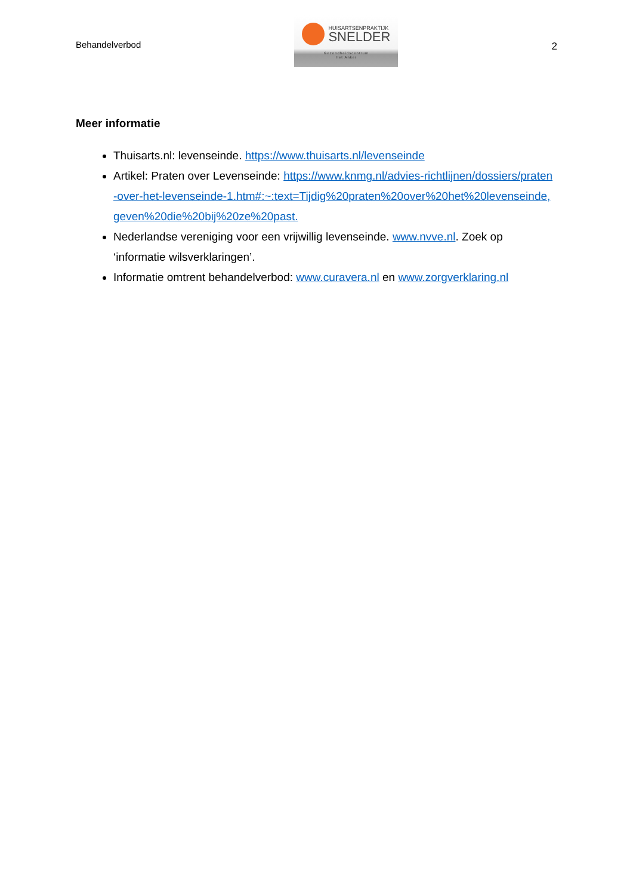Behandelverbod
HUISARTSENPRAKTIJK
SNELDER
Gezondheidscentrum
Het Anker
2
Meer informatie
Thuisarts.nl: levenseinde. https://www.thuisarts.nl/levenseinde
Artikel: Praten over Levenseinde: https://www.knmg.nl/advies-richtlijnen/dossiers/praten-over-het-levenseinde-1.htm#:~:text=Tijdig%20praten%20over%20het%20levenseinde,geven%20die%20bij%20ze%20past.
Nederlandse vereniging voor een vrijwillig levenseinde. www.nvve.nl. Zoek op ‘informatie wilsverklaringen’.
Informatie omtrent behandelverbod: www.curavera.nl en www.zorgverklaring.nl